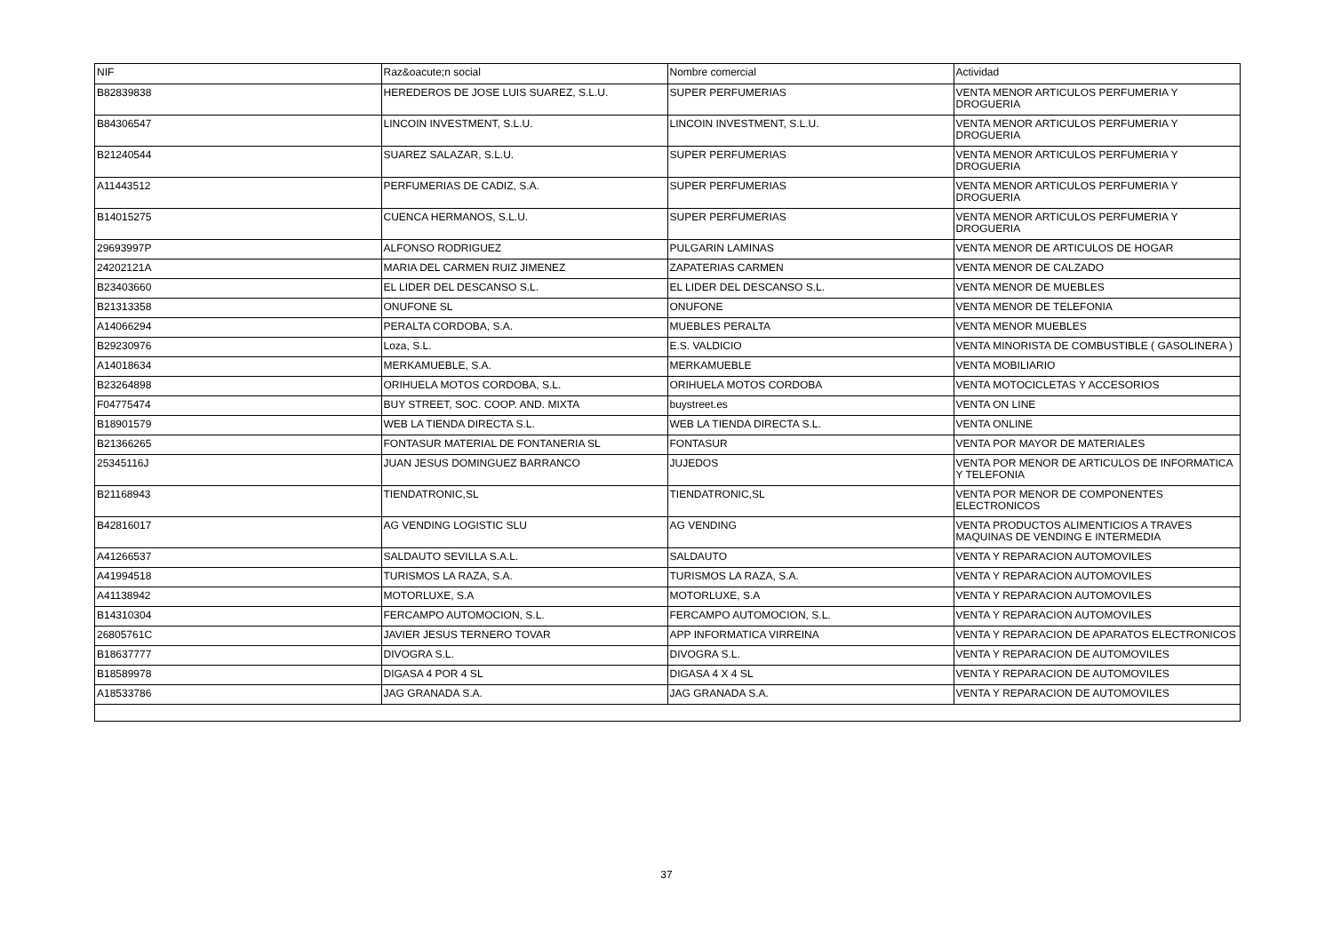| NIF | Raz&oacute;n social | Nombre comercial | Actividad |
| --- | --- | --- | --- |
| B82839838 | HEREDEROS DE JOSE LUIS SUAREZ, S.L.U. | SUPER PERFUMERIAS | VENTA MENOR ARTICULOS PERFUMERIA Y DROGUERIA |
| B84306547 | LINCOIN INVESTMENT, S.L.U. | LINCOIN INVESTMENT, S.L.U. | VENTA MENOR ARTICULOS PERFUMERIA Y DROGUERIA |
| B21240544 | SUAREZ SALAZAR, S.L.U. | SUPER PERFUMERIAS | VENTA MENOR ARTICULOS PERFUMERIA Y DROGUERIA |
| A11443512 | PERFUMERIAS DE CADIZ, S.A. | SUPER PERFUMERIAS | VENTA MENOR ARTICULOS PERFUMERIA Y DROGUERIA |
| B14015275 | CUENCA HERMANOS, S.L.U. | SUPER PERFUMERIAS | VENTA MENOR ARTICULOS PERFUMERIA Y DROGUERIA |
| 29693997P | ALFONSO RODRIGUEZ | PULGARIN LAMINAS | VENTA MENOR DE ARTICULOS DE HOGAR |
| 24202121A | MARIA DEL CARMEN RUIZ JIMENEZ | ZAPATERIAS CARMEN | VENTA MENOR DE CALZADO |
| B23403660 | EL LIDER DEL DESCANSO S.L. | EL LIDER DEL DESCANSO S.L. | VENTA MENOR DE MUEBLES |
| B21313358 | ONUFONE SL | ONUFONE | VENTA MENOR DE TELEFONIA |
| A14066294 | PERALTA CORDOBA, S.A. | MUEBLES PERALTA | VENTA MENOR MUEBLES |
| B29230976 | Loza, S.L. | E.S. VALDICIO | VENTA MINORISTA DE COMBUSTIBLE ( GASOLINERA ) |
| A14018634 | MERKAMUEBLE, S.A. | MERKAMUEBLE | VENTA MOBILIARIO |
| B23264898 | ORIHUELA MOTOS CORDOBA, S.L. | ORIHUELA MOTOS CORDOBA | VENTA MOTOCICLETAS Y ACCESORIOS |
| F04775474 | BUY STREET, SOC. COOP. AND. MIXTA | buystreet.es | VENTA ON LINE |
| B18901579 | WEB LA TIENDA DIRECTA S.L. | WEB LA TIENDA DIRECTA S.L. | VENTA ONLINE |
| B21366265 | FONTASUR MATERIAL DE FONTANERIA SL | FONTASUR | VENTA POR MAYOR DE MATERIALES |
| 25345116J | JUAN JESUS DOMINGUEZ BARRANCO | JUJEDOS | VENTA POR MENOR DE ARTICULOS DE INFORMATICA Y TELEFONIA |
| B21168943 | TIENDATRONIC,SL | TIENDATRONIC,SL | VENTA POR MENOR DE COMPONENTES ELECTRONICOS |
| B42816017 | AG VENDING LOGISTIC SLU | AG VENDING | VENTA PRODUCTOS ALIMENTICIOS A TRAVES MAQUINAS DE VENDING E INTERMEDIA |
| A41266537 | SALDAUTO SEVILLA S.A.L. | SALDAUTO | VENTA Y REPARACION AUTOMOVILES |
| A41994518 | TURISMOS LA RAZA, S.A. | TURISMOS LA RAZA, S.A. | VENTA Y REPARACION AUTOMOVILES |
| A41138942 | MOTORLUXE, S.A | MOTORLUXE, S.A | VENTA Y REPARACION AUTOMOVILES |
| B14310304 | FERCAMPO AUTOMOCION, S.L. | FERCAMPO AUTOMOCION, S.L. | VENTA Y REPARACION AUTOMOVILES |
| 26805761C | JAVIER JESUS TERNERO TOVAR | APP INFORMATICA VIRREINA | VENTA Y REPARACION DE APARATOS ELECTRONICOS |
| B18637777 | DIVOGRA S.L. | DIVOGRA S.L. | VENTA Y REPARACION DE AUTOMOVILES |
| B18589978 | DIGASA 4 POR 4 SL | DIGASA 4 X 4 SL | VENTA Y REPARACION DE AUTOMOVILES |
| A18533786 | JAG GRANADA S.A. | JAG GRANADA S.A. | VENTA Y REPARACION DE AUTOMOVILES |
37